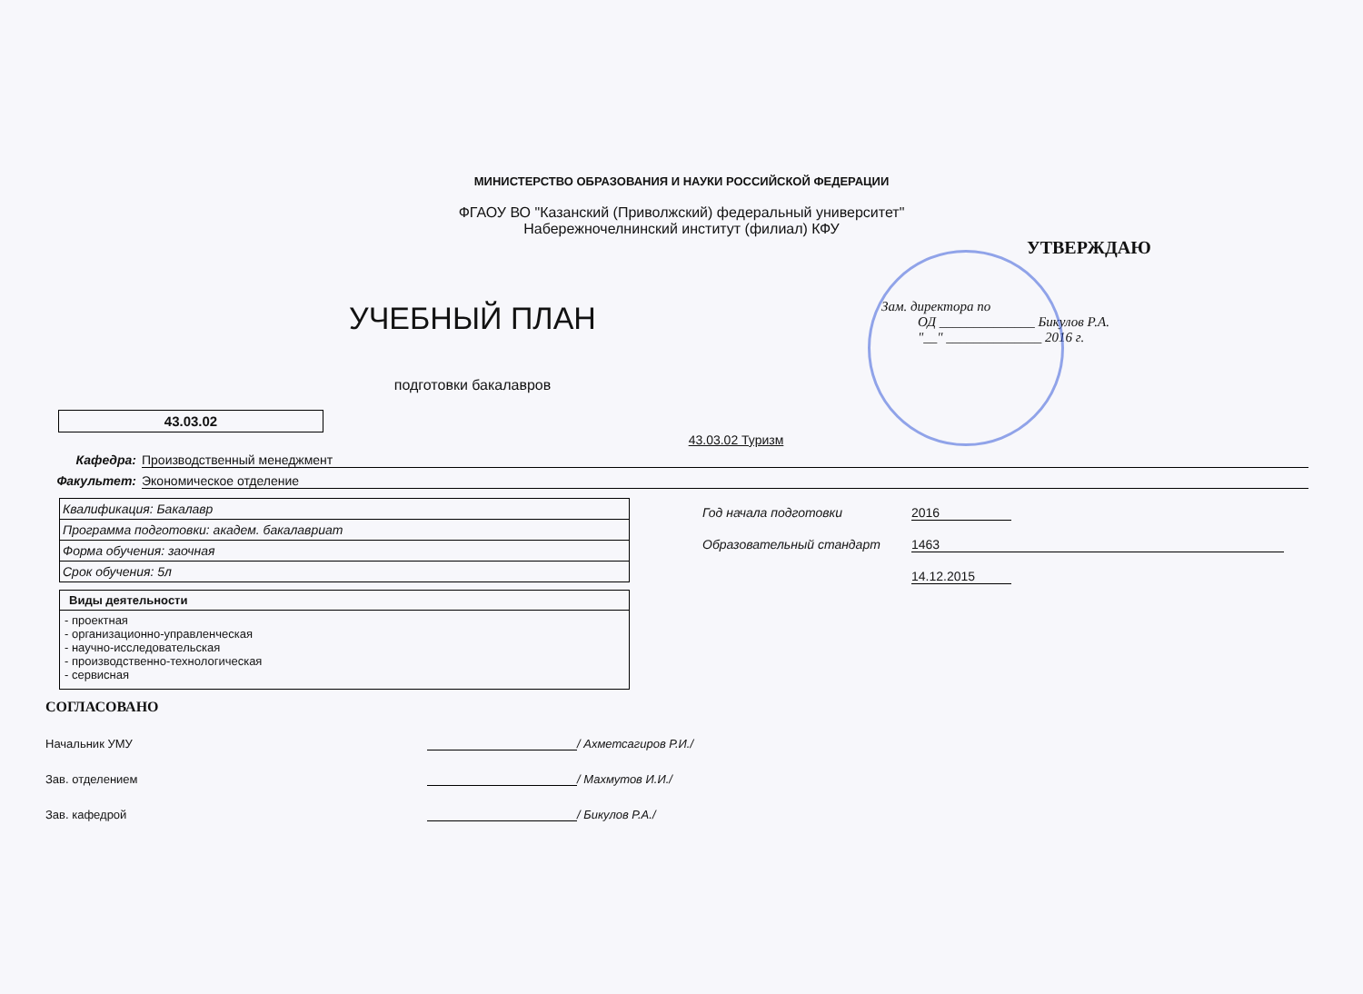МИНИСТЕРСТВО ОБРАЗОВАНИЯ И НАУКИ РОССИЙСКОЙ ФЕДЕРАЦИИ
ФГАОУ ВО "Казанский (Приволжский) федеральный университет"
Набережночелнинский институт (филиал) КФУ
УЧЕБНЫЙ ПЛАН
подготовки бакалавров
УТВЕРЖДАЮ
Зам. директора по
ОД ______________ Бикулов Р.А.
"__" ______________ 2016 г.
43.03.02
43.03.02 Туризм
Кафедра: Производственный менеджмент
Факультет: Экономическое отделение
| Квалификация: Бакалавр |
| Программа подготовки: академ. бакалавриат |
| Форма обучения: заочная |
| Срок обучения: 5л |
Виды деятельности
- проектная
- организационно-управленческая
- научно-исследовательская
- производственно-технологическая
- сервисная
Год начала подготовки 2016
Образовательный стандарт 1463
14.12.2015
СОГЛАСОВАНО
Начальник УМУ / Ахметсагиров Р.И./
Зав. отделением / Махмутов И.И./
Зав. кафедрой / Бикулов Р.А./